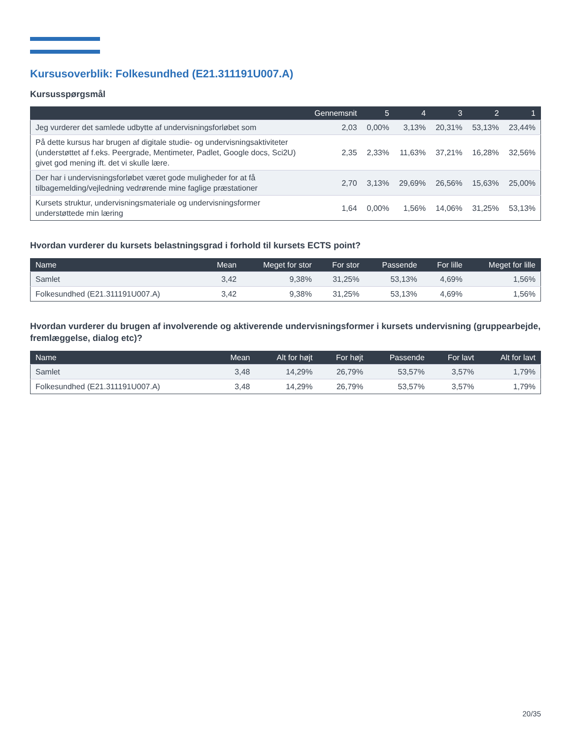Kursusoverblik: Folkesundhed (E21.311191U007.A)
Kursusspørgsmål
| | Gennemsnit | 5 | 4 | 3 | 2 | 1 |
| --- | --- | --- | --- | --- | --- | --- |
| Jeg vurderer det samlede udbytte af undervisningsforløbet som | 2,03 | 0,00% | 3,13% | 20,31% | 53,13% | 23,44% |
| På dette kursus har brugen af digitale studie- og undervisningsaktiviteter (understøttet af f.eks. Peergrade, Mentimeter, Padlet, Google docs, Sci2U) givet god mening ift. det vi skulle lære. | 2,35 | 2,33% | 11,63% | 37,21% | 16,28% | 32,56% |
| Der har i undervisningsforløbet været gode muligheder for at få tilbagemelding/vejledning vedrørende mine faglige præstationer | 2,70 | 3,13% | 29,69% | 26,56% | 15,63% | 25,00% |
| Kursets struktur, undervisningsmateriale og undervisningsformer understøttede min læring | 1,64 | 0,00% | 1,56% | 14,06% | 31,25% | 53,13% |
Hvordan vurderer du kursets belastningsgrad i forhold til kursets ECTS point?
| Name | Mean | Meget for stor | For stor | Passende | For lille | Meget for lille |
| --- | --- | --- | --- | --- | --- | --- |
| Samlet | 3,42 | 9,38% | 31,25% | 53,13% | 4,69% | 1,56% |
| Folkesundhed (E21.311191U007.A) | 3,42 | 9,38% | 31,25% | 53,13% | 4,69% | 1,56% |
Hvordan vurderer du brugen af involverende og aktiverende undervisningsformer i kursets undervisning (gruppearbejde, fremlæggelse, dialog etc)?
| Name | Mean | Alt for højt | For højt | Passende | For lavt | Alt for lavt |
| --- | --- | --- | --- | --- | --- | --- |
| Samlet | 3,48 | 14,29% | 26,79% | 53,57% | 3,57% | 1,79% |
| Folkesundhed (E21.311191U007.A) | 3,48 | 14,29% | 26,79% | 53,57% | 3,57% | 1,79% |
20/35